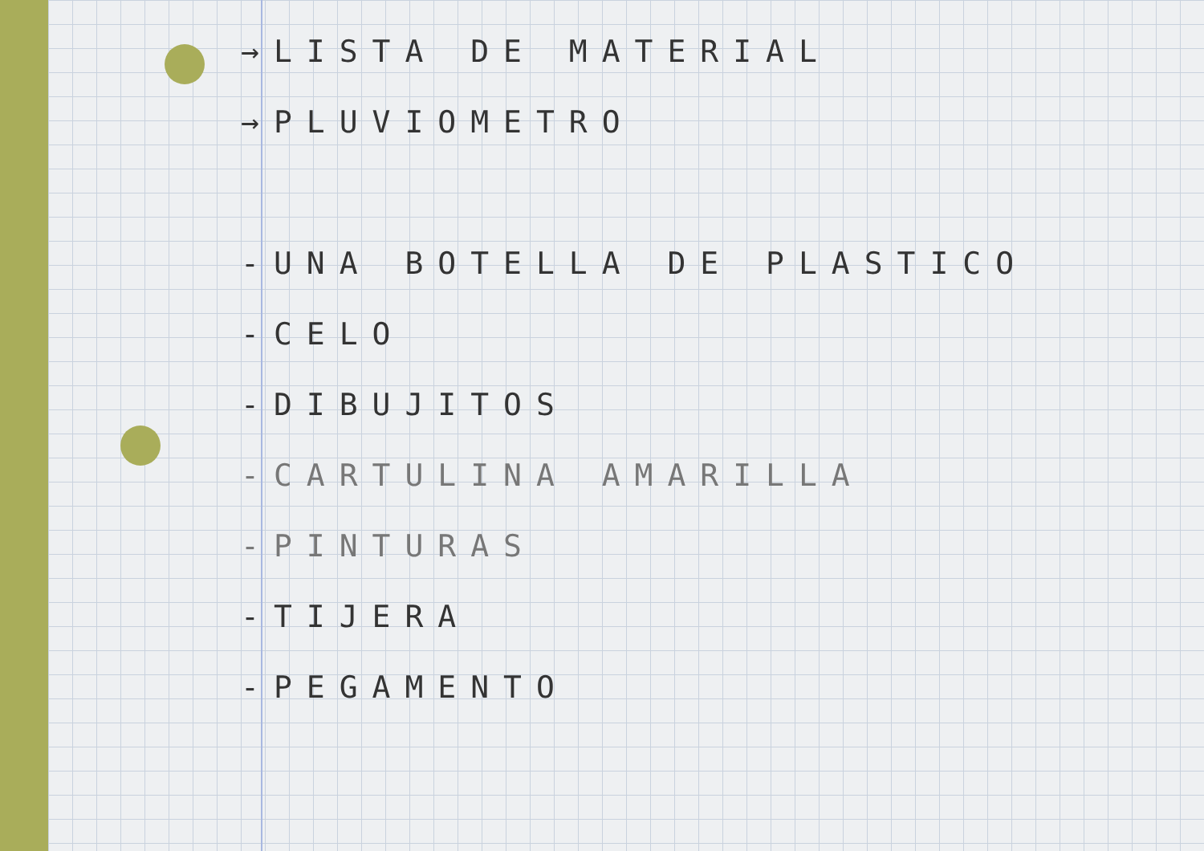→LISTA DE MATERIAL
→PLUVIOMETRO
-UNA BOTELLA DE PLASTICO
-CELO
-DIBUJITOS
-CARTULINA AMARILLA
-PINTURAS
-TIJERA
-PEGAMENTO